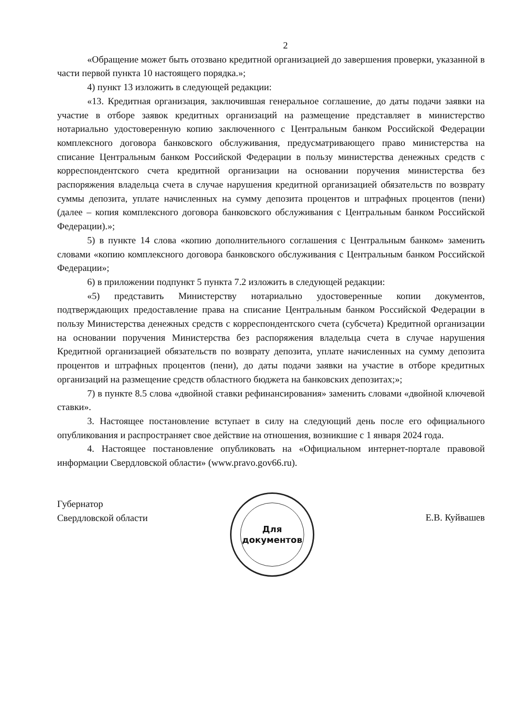2
«Обращение может быть отозвано кредитной организацией до завершения проверки, указанной в части первой пункта 10 настоящего порядка.»;
4) пункт 13 изложить в следующей редакции:
«13. Кредитная организация, заключившая генеральное соглашение, до даты подачи заявки на участие в отборе заявок кредитных организаций на размещение представляет в министерство нотариально удостоверенную копию заключенного с Центральным банком Российской Федерации комплексного договора банковского обслуживания, предусматривающего право министерства на списание Центральным банком Российской Федерации в пользу министерства денежных средств с корреспондентского счета кредитной организации на основании поручения министерства без распоряжения владельца счета в случае нарушения кредитной организацией обязательств по возврату суммы депозита, уплате начисленных на сумму депозита процентов и штрафных процентов (пени) (далее – копия комплексного договора банковского обслуживания с Центральным банком Российской Федерации).»;
5) в пункте 14 слова «копию дополнительного соглашения с Центральным банком» заменить словами «копию комплексного договора банковского обслуживания с Центральным банком Российской Федерации»;
6) в приложении подпункт 5 пункта 7.2 изложить в следующей редакции:
«5) представить Министерству нотариально удостоверенные копии документов, подтверждающих предоставление права на списание Центральным банком Российской Федерации в пользу Министерства денежных средств с корреспондентского счета (субсчета) Кредитной организации на основании поручения Министерства без распоряжения владельца счета в случае нарушения Кредитной организацией обязательств по возврату депозита, уплате начисленных на сумму депозита процентов и штрафных процентов (пени), до даты подачи заявки на участие в отборе кредитных организаций на размещение средств областного бюджета на банковских депозитах;»;
7) в пункте 8.5 слова «двойной ставки рефинансирования» заменить словами «двойной ключевой ставки».
3. Настоящее постановление вступает в силу на следующий день после его официального опубликования и распространяет свое действие на отношения, возникшие с 1 января 2024 года.
4. Настоящее постановление опубликовать на «Официальном интернет-портале правовой информации Свердловской области» (www.pravo.gov66.ru).
Губернатор
Свердловской области
Для
документов
Е.В. Куйвашев